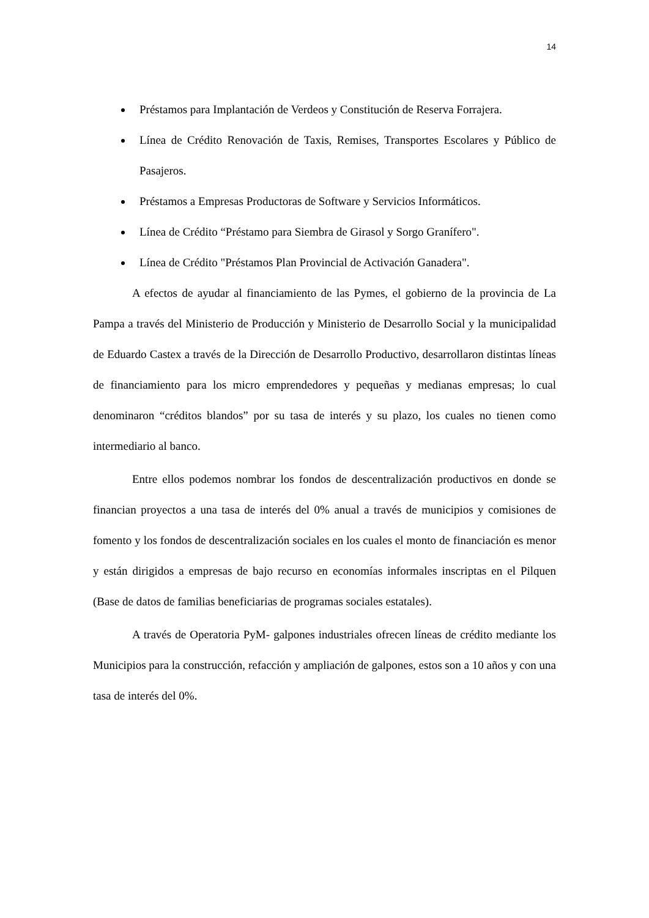14
Préstamos para Implantación de Verdeos y Constitución de Reserva Forrajera.
Línea de Crédito Renovación de Taxis, Remises, Transportes Escolares y Público de Pasajeros.
Préstamos a Empresas Productoras de Software y Servicios Informáticos.
Línea de Crédito “Préstamo para Siembra de Girasol y Sorgo Granífero".
Línea de Crédito "Préstamos Plan Provincial de Activación Ganadera".
A efectos de ayudar al financiamiento de las Pymes, el gobierno de la provincia de La Pampa a través del Ministerio de Producción y Ministerio de Desarrollo Social y la municipalidad de Eduardo Castex a través de la Dirección de Desarrollo Productivo, desarrollaron distintas líneas de financiamiento para los micro emprendedores y pequeñas y medianas empresas; lo cual denominaron “créditos blandos” por su tasa de interés y su plazo, los cuales no tienen como intermediario al banco.
Entre ellos podemos nombrar los fondos de descentralización productivos en donde se financian proyectos a una tasa de interés del 0% anual a través de municipios y comisiones de fomento y los fondos de descentralización sociales en los cuales el monto de financiación es menor y están dirigidos a empresas de bajo recurso en economías informales inscriptas en el Pilquen (Base de datos de familias beneficiarias de programas sociales estatales).
A través de Operatoria PyM- galpones industriales ofrecen líneas de crédito mediante los Municipios para la construcción, refacción y ampliación de galpones, estos son a 10 años y con una tasa de interés del 0%.